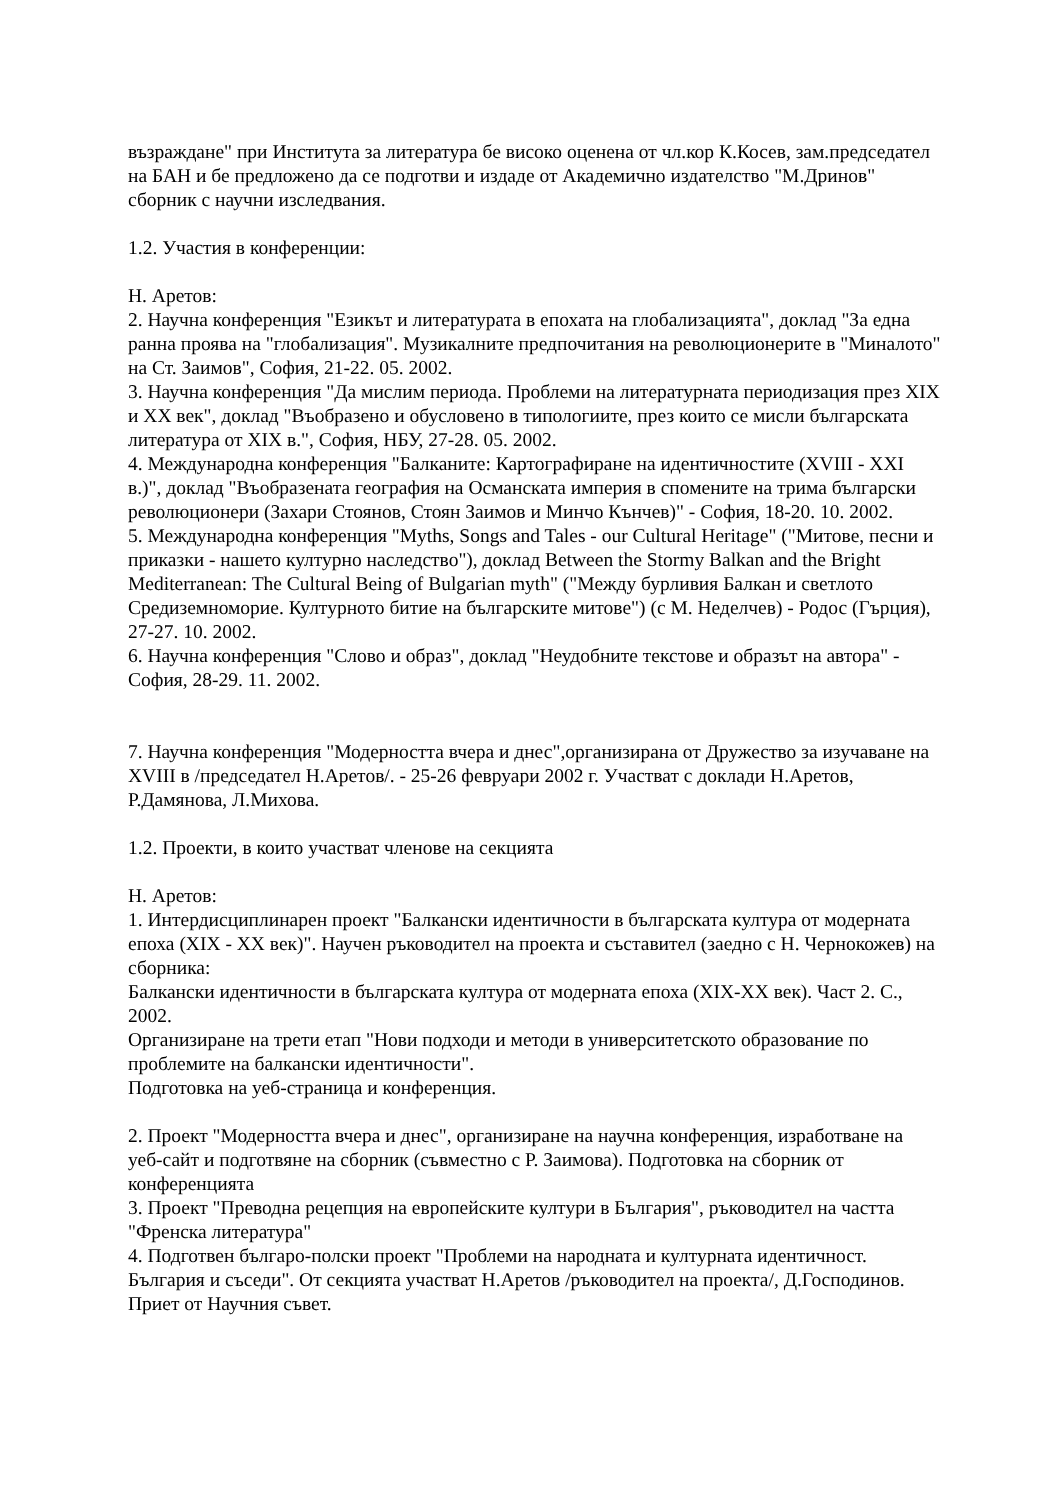възраждане" при Института за литература бе високо оценена от чл.кор К.Косев, зам.председател на БАН и бе предложено да се подготви и издаде от Академично издателство "М.Дринов" сборник с научни изследвания.
1.2. Участия в конференции:
Н. Аретов:
2. Научна конференция "Езикът и литературата в епохата на глобализацията", доклад "За една ранна проява на "глобализация". Музикалните предпочитания на революционерите в "Миналото" на Ст. Заимов", София, 21-22. 05. 2002.
3. Научна конференция "Да мислим периода. Проблеми на литературната периодизация през XIX и XX век", доклад "Въобразено и обусловено в типологиите, през които се мисли българската литература от XIX в.", София, НБУ, 27-28. 05. 2002.
4. Международна конференция "Балканите: Картографиране на идентичностите (XVIII - XXI в.)", доклад "Въобразената география на Османската империя в спомените на трима български революционери (Захари Стоянов, Стоян Заимов и Минчо Кънчев)" - София, 18-20. 10. 2002.
5. Международна конференция "Myths, Songs and Tales - our Cultural Heritage" ("Митове, песни и приказки - нашето културно наследство"), доклад Between the Stormy Balkan and the Bright Mediterranean: The Cultural Being of Bulgarian myth" ("Между бурливия Балкан и светлото Средиземноморие. Културното битие на българските митове") (с М. Неделчев) - Родос (Гърция), 27-27. 10. 2002.
6. Научна конференция "Слово и образ", доклад "Неудобните текстове и образът на автора" - София, 28-29. 11. 2002.
7. Научна конференция "Модерността вчера и днес",организирана от Дружество за изучаване на XVIII в /председател Н.Аретов/. - 25-26 февруари 2002 г. Участват с доклади Н.Аретов, Р.Дамянова, Л.Михова.
1.2. Проекти, в които участват членове на секцията
Н. Аретов:
1. Интердисциплинарен проект "Балкански идентичности в българската култура от модерната епоха (XIX - XX век)". Научен ръководител на проекта и съставител (заедно с Н. Чернокожев) на сборника:
Балкански идентичности в българската култура от модерната епоха (XIX-XX век). Част 2. С., 2002.
Организиране на трети етап "Нови подходи и методи в университетското образование по проблемите на балкански идентичности".
Подготовка на уеб-страница и конференция.
2. Проект "Модерността вчера и днес", организиране на научна конференция, изработване на уеб-сайт и подготвяне на сборник (съвместно с Р. Заимова). Подготовка на сборник от конференцията
3. Проект "Преводна рецепция на европейските култури в България", ръководител на частта "Френска литература"
4. Подготвен българо-полски проект "Проблеми на народната и културната идентичност. България и съседи". От секцията участват Н.Аретов /ръководител на проекта/, Д.Господинов. Приет от Научния съвет.